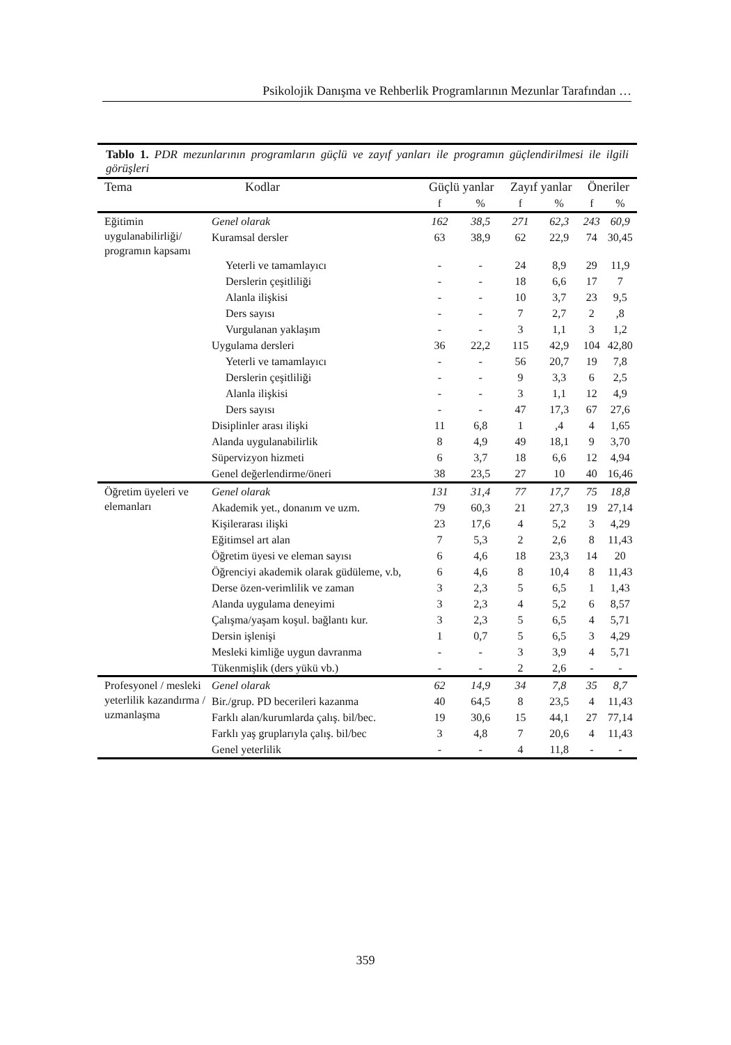Psikolojik Danışma ve Rehberlik Programlarının Mezunlar Tarafından …
Tablo 1. PDR mezunlarının programların güçlü ve zayıf yanları ile programın güçlendirilmesi ile ilgili görüşleri
| Tema | Kodlar | Güçlü yanlar | | Zayıf yanlar | | Öneriler | |
| --- | --- | --- | --- | --- | --- | --- | --- |
| | | f | % | f | % | f | % |
| Eğitimin uygulanabilirliği/ programın kapsamı | Genel olarak | 162 | 38,5 | 271 | 62,3 | 243 | 60,9 |
| | Kuramsal dersler | 63 | 38,9 | 62 | 22,9 | 74 | 30,45 |
| | Yeterli ve tamamlayıcı | - | - | 24 | 8,9 | 29 | 11,9 |
| | Derslerin çeşitliliği | - | - | 18 | 6,6 | 17 | 7 |
| | Alanla ilişkisi | - | - | 10 | 3,7 | 23 | 9,5 |
| | Ders sayısı | - | - | 7 | 2,7 | 2 | ,8 |
| | Vurgulanan yaklaşım | - | - | 3 | 1,1 | 3 | 1,2 |
| | Uygulama dersleri | 36 | 22,2 | 115 | 42,9 | 104 | 42,80 |
| | Yeterli ve tamamlayıcı | - | - | 56 | 20,7 | 19 | 7,8 |
| | Derslerin çeşitliliği | - | - | 9 | 3,3 | 6 | 2,5 |
| | Alanla ilişkisi | - | - | 3 | 1,1 | 12 | 4,9 |
| | Ders sayısı | - | - | 47 | 17,3 | 67 | 27,6 |
| | Disiplinler arası ilişki | 11 | 6,8 | 1 | ,4 | 4 | 1,65 |
| | Alanda uygulanabilirlik | 8 | 4,9 | 49 | 18,1 | 9 | 3,70 |
| | Süpervizyon hizmeti | 6 | 3,7 | 18 | 6,6 | 12 | 4,94 |
| | Genel değerlendirme/öneri | 38 | 23,5 | 27 | 10 | 40 | 16,46 |
| Öğretim üyeleri ve elemanları | Genel olarak | 131 | 31,4 | 77 | 17,7 | 75 | 18,8 |
| | Akademik yet., donanım ve uzm. | 79 | 60,3 | 21 | 27,3 | 19 | 27,14 |
| | Kişilerarası ilişki | 23 | 17,6 | 4 | 5,2 | 3 | 4,29 |
| | Eğitimsel art alan | 7 | 5,3 | 2 | 2,6 | 8 | 11,43 |
| | Öğretim üyesi ve eleman sayısı | 6 | 4,6 | 18 | 23,3 | 14 | 20 |
| | Öğrenciyi akademik olarak güdüleme, v.b, | 6 | 4,6 | 8 | 10,4 | 8 | 11,43 |
| | Derse özen-verimlilik ve zaman | 3 | 2,3 | 5 | 6,5 | 1 | 1,43 |
| | Alanda uygulama deneyimi | 3 | 2,3 | 4 | 5,2 | 6 | 8,57 |
| | Çalışma/yaşam koşul. bağlantı kur. | 3 | 2,3 | 5 | 6,5 | 4 | 5,71 |
| | Dersin işlenişi | 1 | 0,7 | 5 | 6,5 | 3 | 4,29 |
| | Mesleki kimliğe uygun davranma | - | - | 3 | 3,9 | 4 | 5,71 |
| | Tükenmişlik (ders yükü vb.) | - | - | 2 | 2,6 | - | - |
| Profesyonel / mesleki yeterlilik kazandırma / uzmanlaşma | Genel olarak | 62 | 14,9 | 34 | 7,8 | 35 | 8,7 |
| | Bir./grup. PD becerileri kazanma | 40 | 64,5 | 8 | 23,5 | 4 | 11,43 |
| | Farklı alan/kurumlarda çalış. bil/bec. | 19 | 30,6 | 15 | 44,1 | 27 | 77,14 |
| | Farklı yaş gruplarıyla çalış. bil/bec | 3 | 4,8 | 7 | 20,6 | 4 | 11,43 |
| | Genel yeterlilik | - | - | 4 | 11,8 | - | - |
359